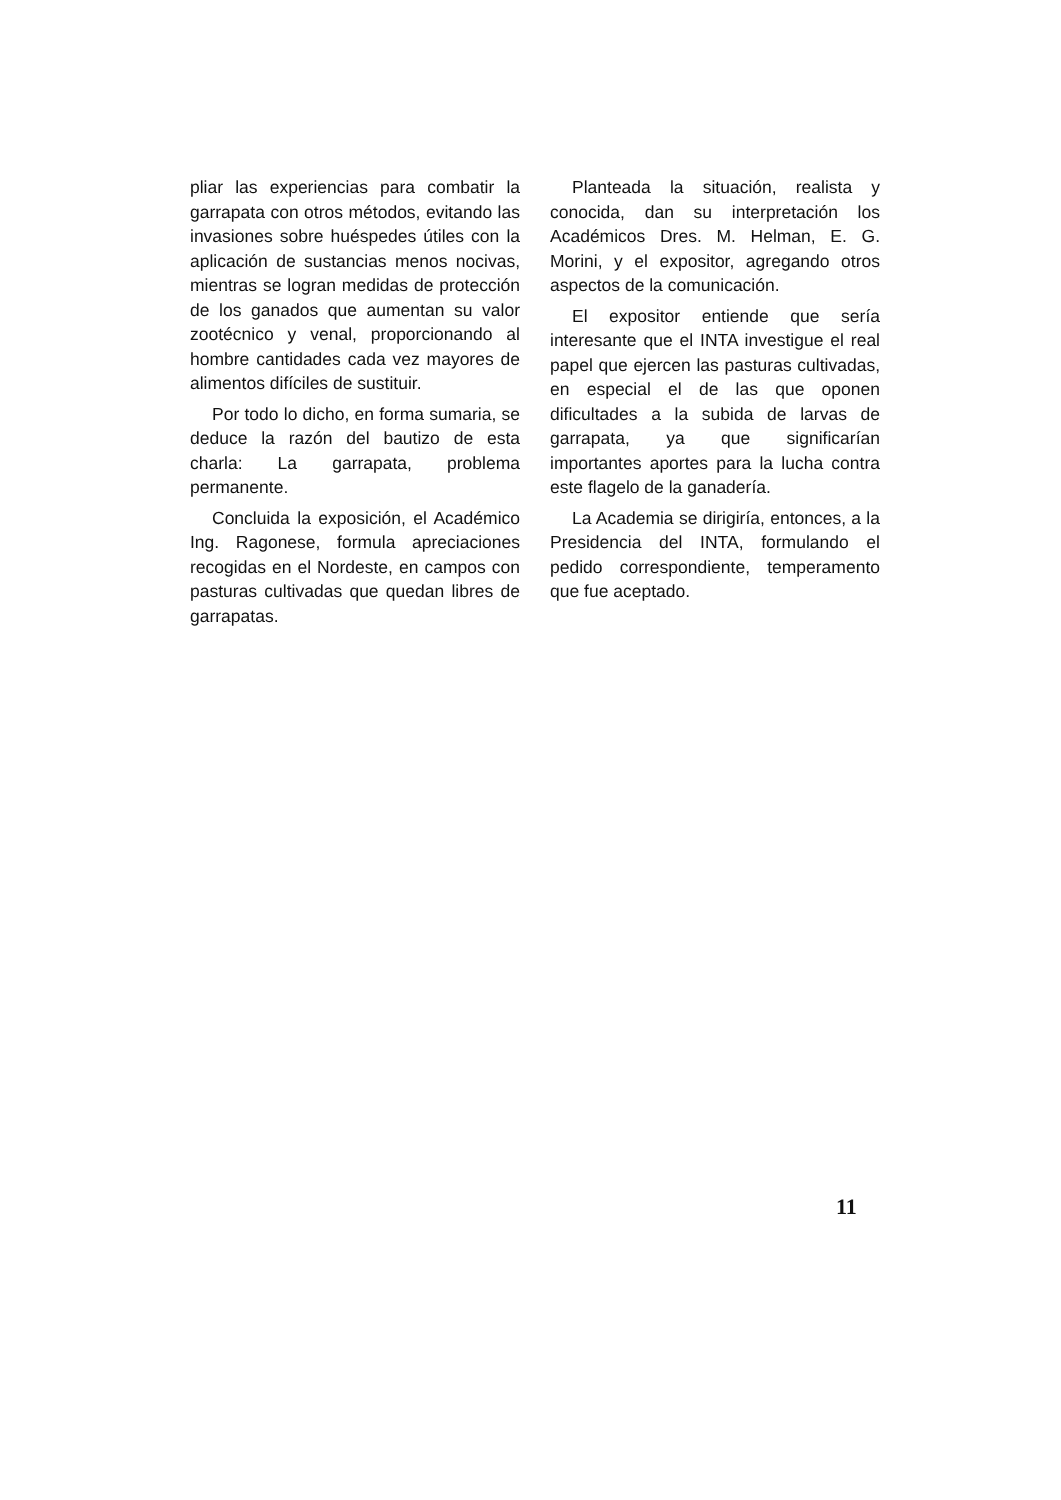pliar las experiencias para combatir la garrapata con otros métodos, evitando las invasiones sobre huéspedes útiles con la aplicación de sustancias menos nocivas, mientras se logran medidas de protección de los ganados que aumentan su valor zootécnico y venal, proporcionando al hombre cantidades cada vez mayores de alimentos difíciles de sustituir.
Por todo lo dicho, en forma sumaria, se deduce la razón del bautizo de esta charla: La garrapata, problema permanente.
Concluida la exposición, el Académico Ing. Ragonese, formula apreciaciones recogidas en el Nordeste, en campos con pasturas cultivadas que quedan libres de garrapatas.
Planteada la situación, realista y conocida, dan su interpretación los Académicos Dres. M. Helman, E. G. Morini, y el expositor, agregando otros aspectos de la comunicación.
El expositor entiende que sería interesante que el INTA investigue el real papel que ejercen las pasturas cultivadas, en especial el de las que oponen dificultades a la subida de larvas de garrapata, ya que significarían importantes aportes para la lucha contra este flagelo de la ganadería.
La Academia se dirigiría, entonces, a la Presidencia del INTA, formulando el pedido correspondiente, temperamento que fue aceptado.
11